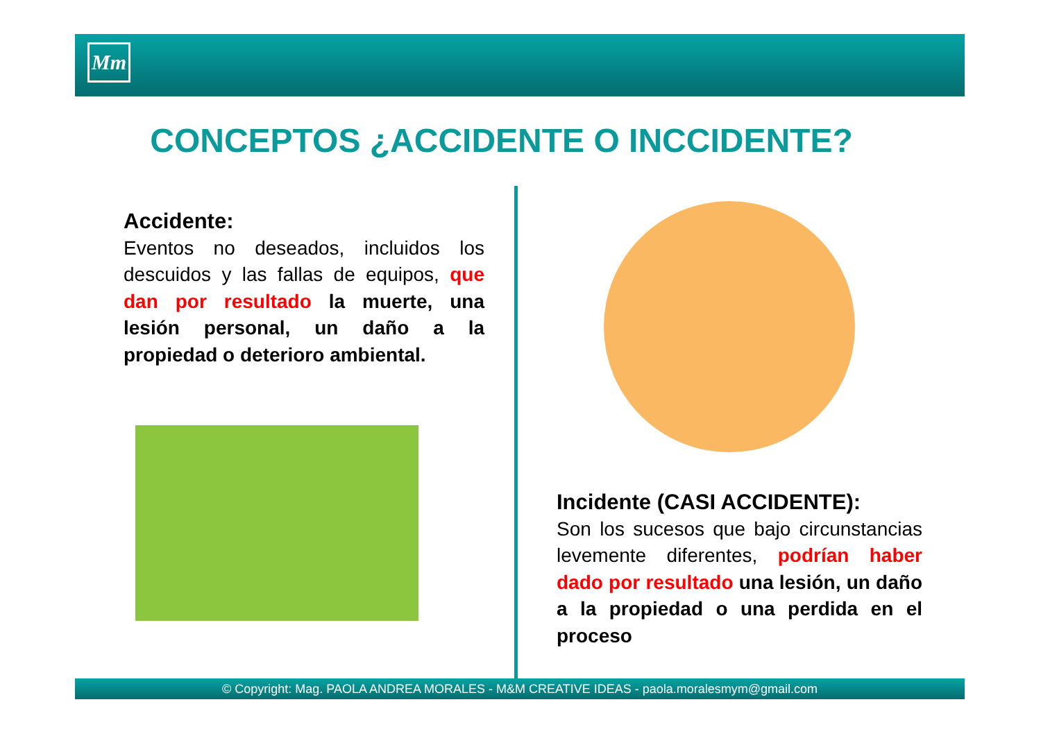Mm
CONCEPTOS ¿ACCIDENTE O INCCIDENTE?
Accidente:
Eventos no deseados, incluidos los descuidos y las fallas de equipos, que dan por resultado la muerte, una lesión personal, un daño a la propiedad o deterioro ambiental.
Incidente (CASI ACCIDENTE):
Son los sucesos que bajo circunstancias levemente diferentes, podrían haber dado por resultado una lesión, un daño a la propiedad o una perdida en el proceso
© Copyright: Mag. PAOLA ANDREA MORALES - M&M CREATIVE IDEAS - paola.moralesmym@gmail.com